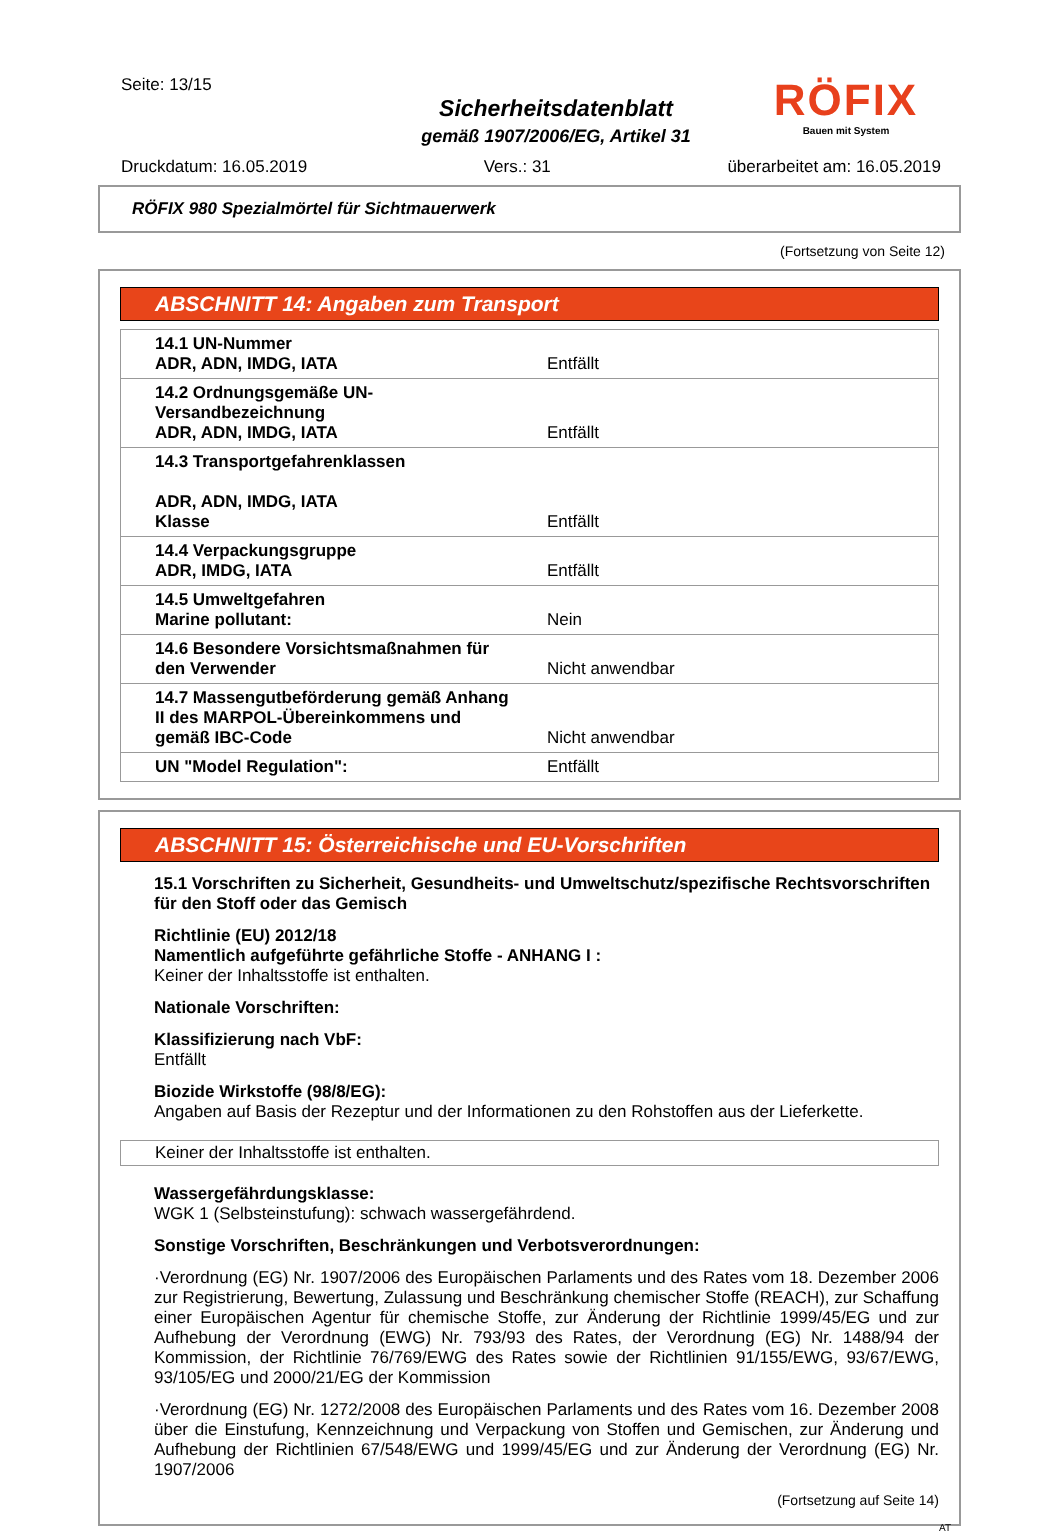Seite: 13/15
Sicherheitsdatenblatt
gemäß 1907/2006/EG, Artikel 31
RÖFIX
Bauen mit System
Druckdatum: 16.05.2019 Vers.: 31 überarbeitet am: 16.05.2019
RÖFIX 980 Spezialmörtel für Sichtmauerwerk
(Fortsetzung von Seite 12)
ABSCHNITT 14: Angaben zum Transport
| 14.1 UN-Nummer ADR, ADN, IMDG, IATA | Entfällt |
| 14.2 Ordnungsgemäße UN-Versandbezeichnung ADR, ADN, IMDG, IATA | Entfällt |
| 14.3 Transportgefahrenklassen ADR, ADN, IMDG, IATA Klasse | Entfällt |
| 14.4 Verpackungsgruppe ADR, IMDG, IATA | Entfällt |
| 14.5 Umweltgefahren Marine pollutant: | Nein |
| 14.6 Besondere Vorsichtsmaßnahmen für den Verwender | Nicht anwendbar |
| 14.7 Massengutbeförderung gemäß Anhang II des MARPOL-Übereinkommens und gemäß IBC-Code | Nicht anwendbar |
| UN "Model Regulation": | Entfällt |
ABSCHNITT 15: Österreichische und EU-Vorschriften
15.1 Vorschriften zu Sicherheit, Gesundheits- und Umweltschutz/spezifische Rechtsvorschriften für den Stoff oder das Gemisch
Richtlinie (EU) 2012/18
Namentlich aufgeführte gefährliche Stoffe - ANHANG I :
Keiner der Inhaltsstoffe ist enthalten.
Nationale Vorschriften:
Klassifizierung nach VbF:
Entfällt
Biozide Wirkstoffe (98/8/EG):
Angaben auf Basis der Rezeptur und der Informationen zu den Rohstoffen aus der Lieferkette.
Keiner der Inhaltsstoffe ist enthalten.
Wassergefährdungsklasse:
WGK 1 (Selbsteinstufung): schwach wassergefährdend.
Sonstige Vorschriften, Beschränkungen und Verbotsverordnungen:
·Verordnung (EG) Nr. 1907/2006 des Europäischen Parlaments und des Rates vom 18. Dezember 2006 zur Registrierung, Bewertung, Zulassung und Beschränkung chemischer Stoffe (REACH), zur Schaffung einer Europäischen Agentur für chemische Stoffe, zur Änderung der Richtlinie 1999/45/EG und zur Aufhebung der Verordnung (EWG) Nr. 793/93 des Rates, der Verordnung (EG) Nr. 1488/94 der Kommission, der Richtlinie 76/769/EWG des Rates sowie der Richtlinien 91/155/EWG, 93/67/EWG, 93/105/EG und 2000/21/EG der Kommission
·Verordnung (EG) Nr. 1272/2008 des Europäischen Parlaments und des Rates vom 16. Dezember 2008 über die Einstufung, Kennzeichnung und Verpackung von Stoffen und Gemischen, zur Änderung und Aufhebung der Richtlinien 67/548/EWG und 1999/45/EG und zur Änderung der Verordnung (EG) Nr. 1907/2006
(Fortsetzung auf Seite 14)
AT